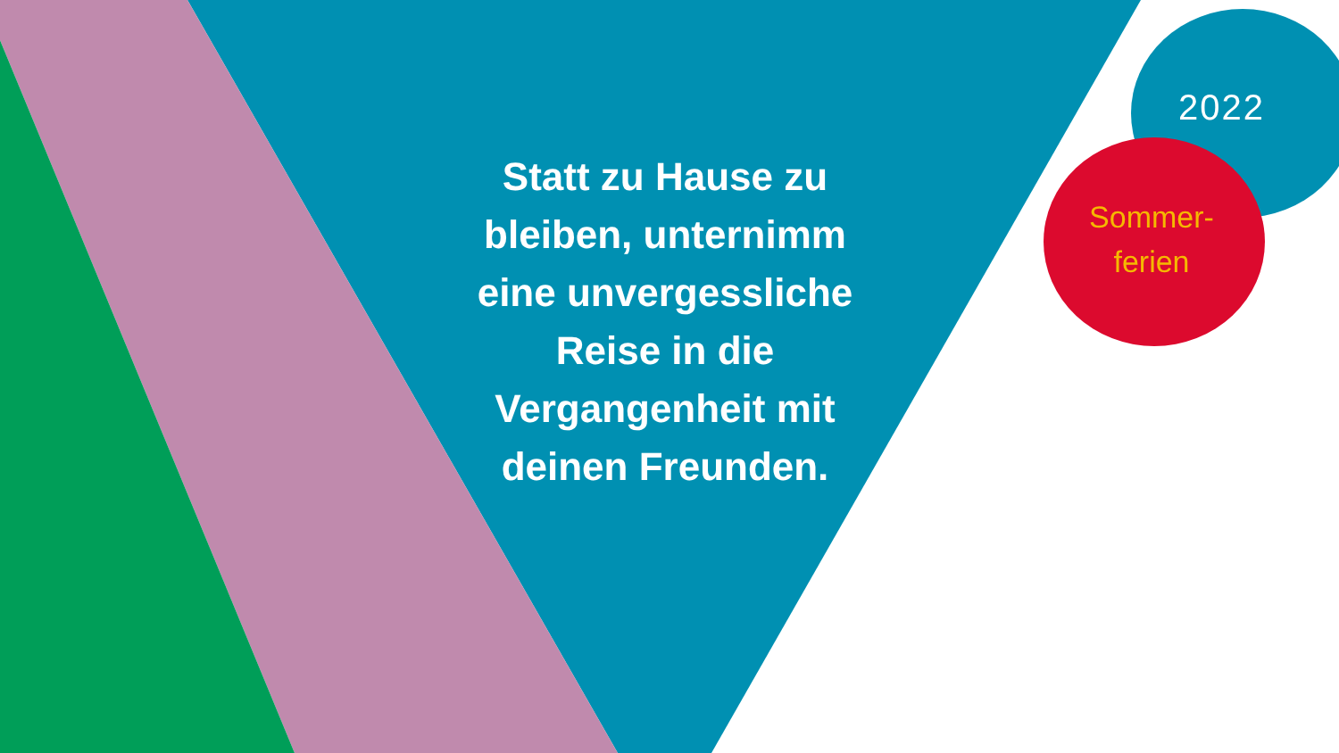Statt zu Hause zu bleiben, unternimm eine unvergessliche Reise in die Vergangenheit mit deinen Freunden.
2022
Sommer-
ferien